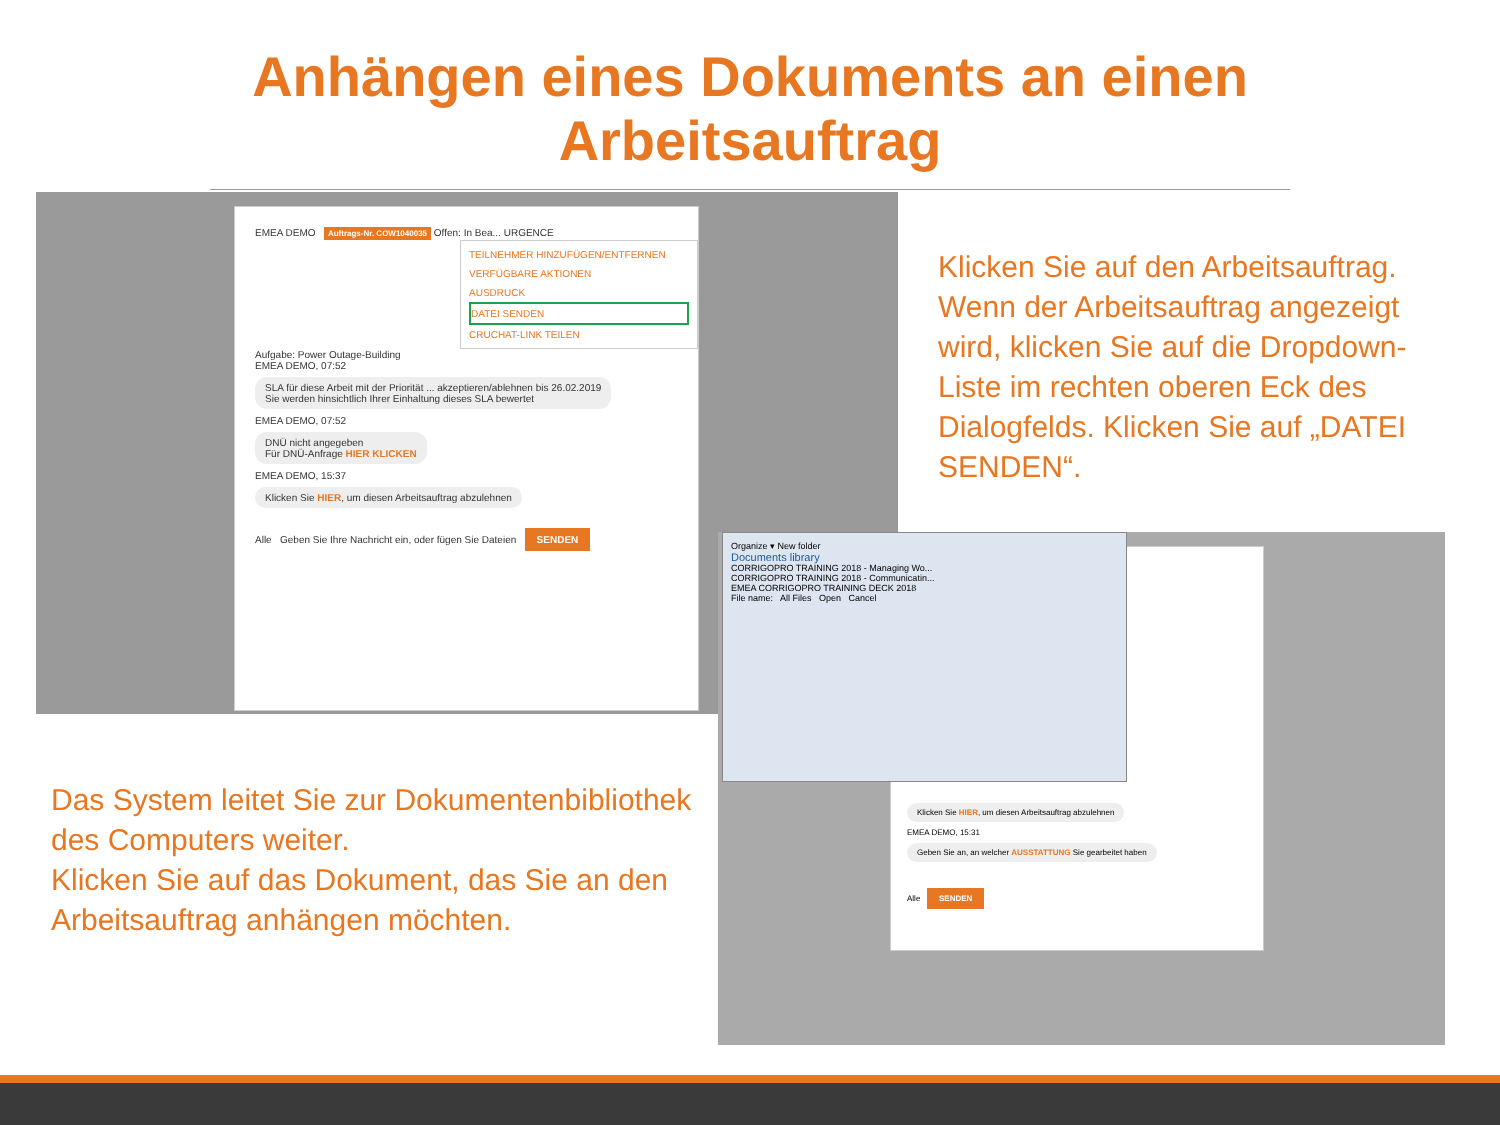Anhängen eines Dokuments an einen
Arbeitsauftrag
EMEA DEMO Auftrags-Nr. COW1040035 Offen: In Bea... URGENCE
TEILNEHMER HINZUFÜGEN/ENTFERNEN
VERFÜGBARE AKTIONEN
AUSDRUCK
DATEI SENDEN
CRUCHAT-LINK TEILEN
Aufgabe: Power Outage-Building
EMEA DEMO, 07:52
SLA für diese Arbeit mit der Priorität ... akzeptieren/ablehnen bis 26.02.2019
Sie werden hinsichtlich Ihrer Einhaltung dieses SLA bewertet
EMEA DEMO, 07:52
DNÜ nicht angegeben
Für DNÜ-Anfrage HIER KLICKEN
EMEA DEMO, 15:37
Klicken Sie HIER, um diesen Arbeitsauftrag abzulehnen
Alle Geben Sie Ihre Nachricht ein, oder fügen Sie Dateien SENDEN
Klicken Sie auf den Arbeitsauftrag. Wenn der Arbeitsauftrag angezeigt wird, klicken Sie auf die Dropdown-Liste im rechten oberen Eck des Dialogfelds. Klicken Sie auf „DATEI SENDEN“.
Klicken Sie HIER, um diesen Arbeitsauftrag abzulehnen
EMEA DEMO, 15:31
Geben Sie an, an welcher AUSSTATTUNG Sie gearbeitet haben
Alle SENDEN
Organize ▾ New folder
Documents library
CORRIGOPRO TRAINING 2018 - Managing Wo...
CORRIGOPRO TRAINING 2018 - Communicatin...
EMEA CORRIGOPRO TRAINING DECK 2018
File name: All Files Open Cancel
Das System leitet Sie zur Dokumentenbibliothek des Computers weiter.
Klicken Sie auf das Dokument, das Sie an den Arbeitsauftrag anhängen möchten.